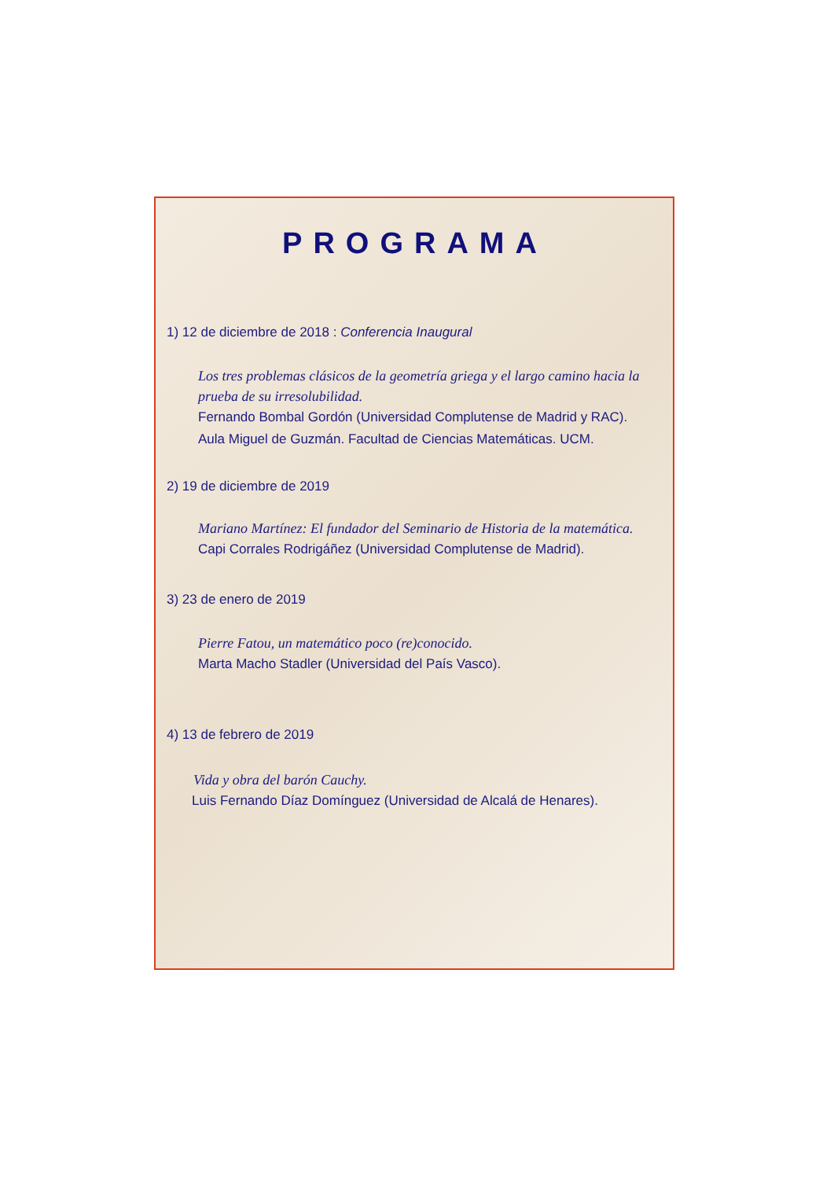PROGRAMA
1) 12 de diciembre de 2018 : Conferencia Inaugural
Los tres problemas clásicos de la geometría griega y el largo camino hacia la prueba de su irresolubilidad.
Fernando Bombal Gordón (Universidad Complutense de Madrid y RAC).
Aula Miguel de Guzmán. Facultad de Ciencias Matemáticas. UCM.
2) 19 de diciembre de 2019
Mariano Martínez: El fundador del Seminario de Historia de la matemática.
Capi Corrales Rodrigáñez (Universidad Complutense de Madrid).
3) 23 de enero de 2019
Pierre Fatou, un matemático poco (re)conocido.
Marta Macho Stadler (Universidad del País Vasco).
4) 13 de febrero de 2019
Vida y obra del barón Cauchy.
Luis Fernando Díaz Domínguez (Universidad de Alcalá de Henares).